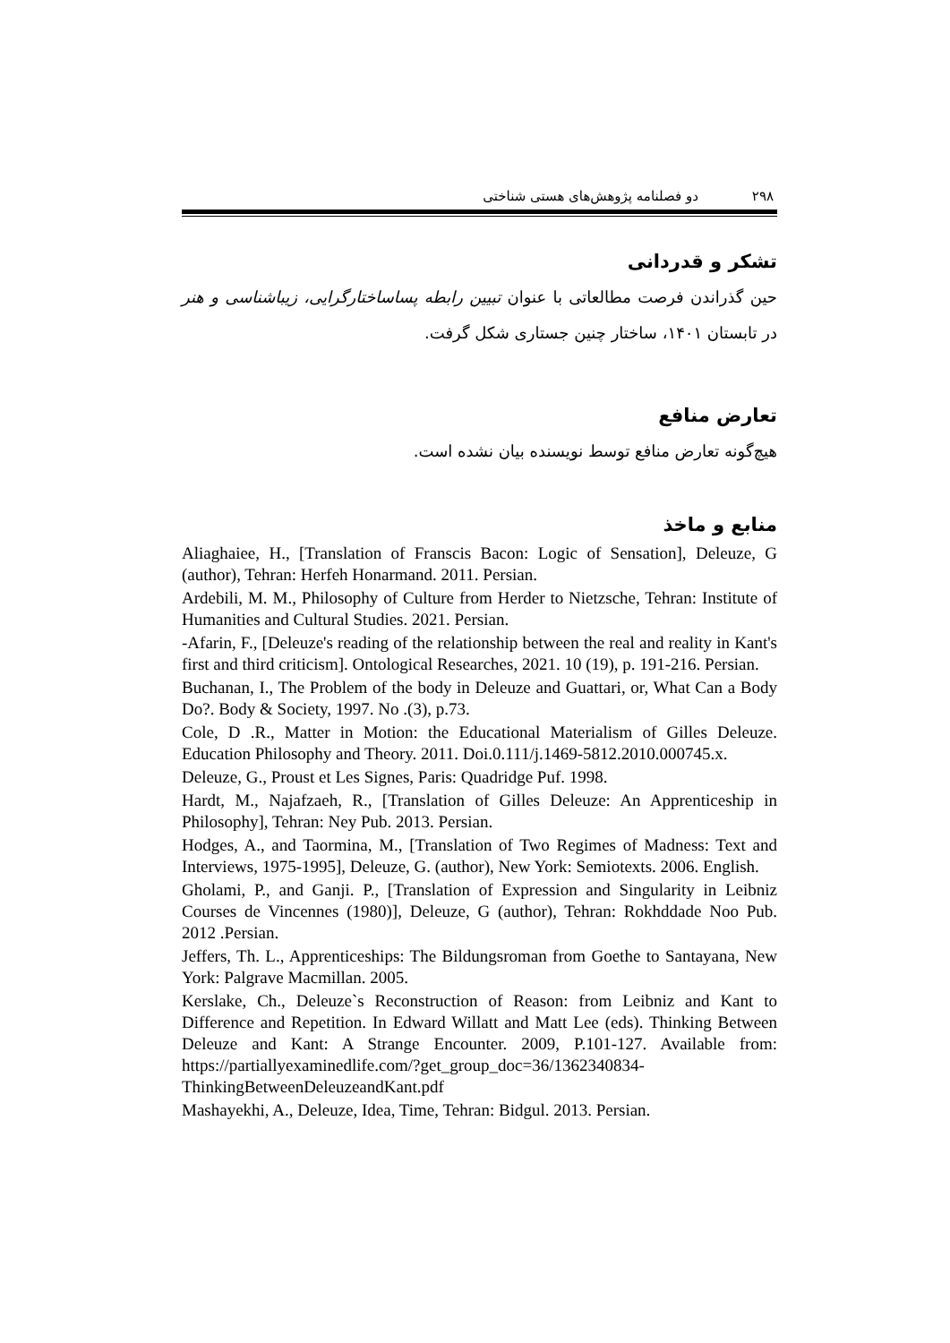۲۹۸ دو فصلنامه پژوهش‌های هستی شناختی
تشکر و قدردانی
حین گذراندن فرصت مطالعاتی با عنوان تبیین رابطه پساساختارگرایی، زیباشناسی و هنر در تابستان ۱۴۰۱، ساختار چنین جستاری شکل گرفت.
تعارض منافع
هیچ‌گونه تعارض منافع توسط نویسنده بیان نشده است.
منابع و ماخذ
Aliaghaiee, H., [Translation of Franscis Bacon: Logic of Sensation], Deleuze, G (author), Tehran: Herfeh Honarmand. 2011. Persian.
Ardebili, M. M., Philosophy of Culture from Herder to Nietzsche, Tehran: Institute of Humanities and Cultural Studies. 2021. Persian.
-Afarin, F., [Deleuze's reading of the relationship between the real and reality in Kant's first and third criticism]. Ontological Researches, 2021. 10 (19), p. 191-216. Persian.
Buchanan, I., The Problem of the body in Deleuze and Guattari, or, What Can a Body Do?. Body & Society, 1997. No .(3), p.73.
Cole, D .R., Matter in Motion: the Educational Materialism of Gilles Deleuze. Education Philosophy and Theory. 2011. Doi.0.111/j.1469-5812.2010.000745.x.
Deleuze, G., Proust et Les Signes, Paris: Quadridge Puf. 1998.
Hardt, M., Najafzaeh, R., [Translation of Gilles Deleuze: An Apprenticeship in Philosophy], Tehran: Ney Pub. 2013. Persian.
Hodges, A., and Taormina, M., [Translation of Two Regimes of Madness: Text and Interviews, 1975-1995], Deleuze, G. (author), New York: Semiotexts. 2006. English.
Gholami, P., and Ganji. P., [Translation of Expression and Singularity in Leibniz Courses de Vincennes (1980)], Deleuze, G (author), Tehran: Rokhddade Noo Pub. 2012 .Persian.
Jeffers, Th. L., Apprenticeships: The Bildungsroman from Goethe to Santayana, New York: Palgrave Macmillan. 2005.
Kerslake, Ch., Deleuze`s Reconstruction of Reason: from Leibniz and Kant to Difference and Repetition. In Edward Willatt and Matt Lee (eds). Thinking Between Deleuze and Kant: A Strange Encounter. 2009, P.101-127. Available from: https://partiallyexaminedlife.com/?get_group_doc=36/1362340834-ThinkingBetweenDeleuzeandKant.pdf
Mashayekhi, A., Deleuze, Idea, Time, Tehran: Bidgul. 2013. Persian.